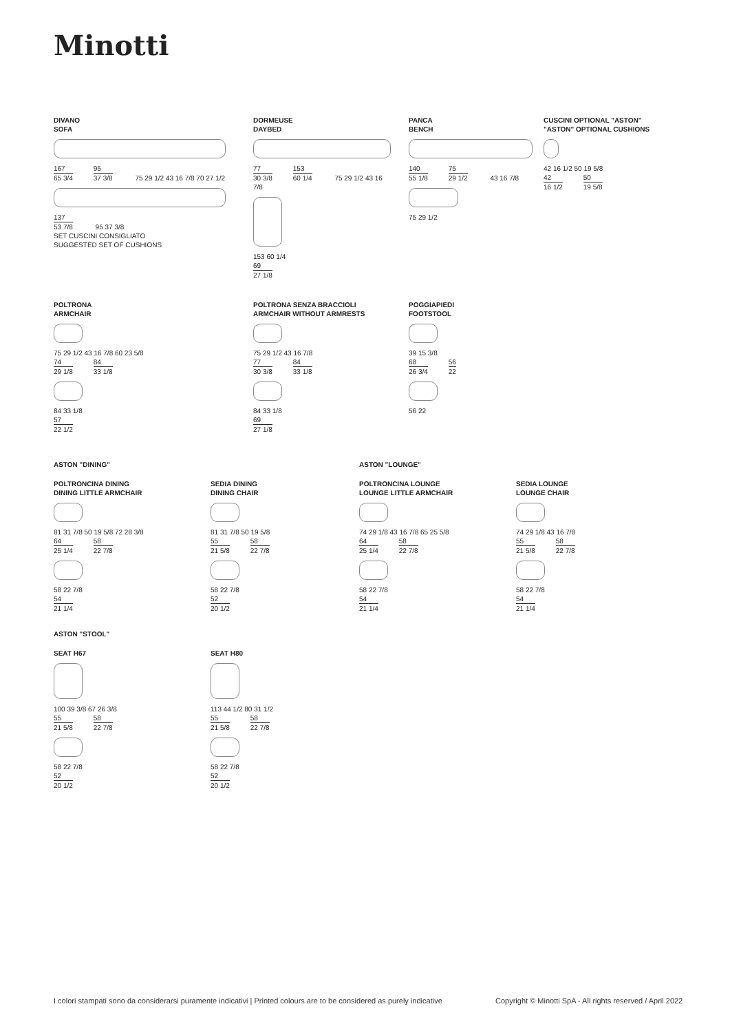Minotti
DIVANO
SOFA
167 65 3/4 95 37 3/8
75 29 1/2 43 16 7/8 70 27 1/2
137 53 7/8
95 37 3/8
SET CUSCINI CONSIGLIATO
SUGGESTED SET OF CUSHIONS
DORMEUSE
DAYBED
77 30 3/8 153 60 1/4
75 29 1/2 43 16 7/8
153 60 1/4
69 27 1/8
PANCA
BENCH
140 55 1/8 75 29 1/2
43 16 7/8
75 29 1/2
CUSCINI OPTIONAL "ASTON"
"ASTON" OPTIONAL CUSHIONS
42 16 1/2 50 19 5/8
42 16 1/2 50 19 5/8
POLTRONA
ARMCHAIR
75 29 1/2 43 16 7/8 60 23 5/8
74 29 1/8 84 33 1/8
84 33 1/8
57 22 1/2
POLTRONA SENZA BRACCIOLI
ARMCHAIR WITHOUT ARMRESTS
75 29 1/2 43 16 7/8
77 30 3/8 84 33 1/8
84 33 1/8
69 27 1/8
POGGIAPIEDI
FOOTSTOOL
39 15 3/8
68 26 3/4 56 22
56 22
ASTON "DINING" ASTON "LOUNGE"
POLTRONCINA DINING
DINING LITTLE ARMCHAIR
81 31 7/8 50 19 5/8 72 28 3/8
64 25 1/4 58 22 7/8
58 22 7/8
54 21 1/4
SEDIA DINING
DINING CHAIR
81 31 7/8 50 19 5/8
55 21 5/8 58 22 7/8
58 22 7/8
52 20 1/2
POLTRONCINA LOUNGE
LOUNGE LITTLE ARMCHAIR
74 29 1/8 43 16 7/8 65 25 5/8
64 25 1/4 58 22 7/8
58 22 7/8
54 21 1/4
SEDIA LOUNGE
LOUNGE CHAIR
74 29 1/8 43 16 7/8
55 21 5/8 58 22 7/8
58 22 7/8
54 21 1/4
ASTON "STOOL"
SEAT H67
100 39 3/8 67 26 3/8
55 21 5/8 58 22 7/8
58 22 7/8
52 20 1/2
SEAT H80
113 44 1/2 80 31 1/2
55 21 5/8 58 22 7/8
58 22 7/8
52 20 1/2
I colori stampati sono da considerarsi puramente indicativi | Printed colours are to be considered as purely indicative
Copyright © Minotti SpA - All rights reserved / April 2022